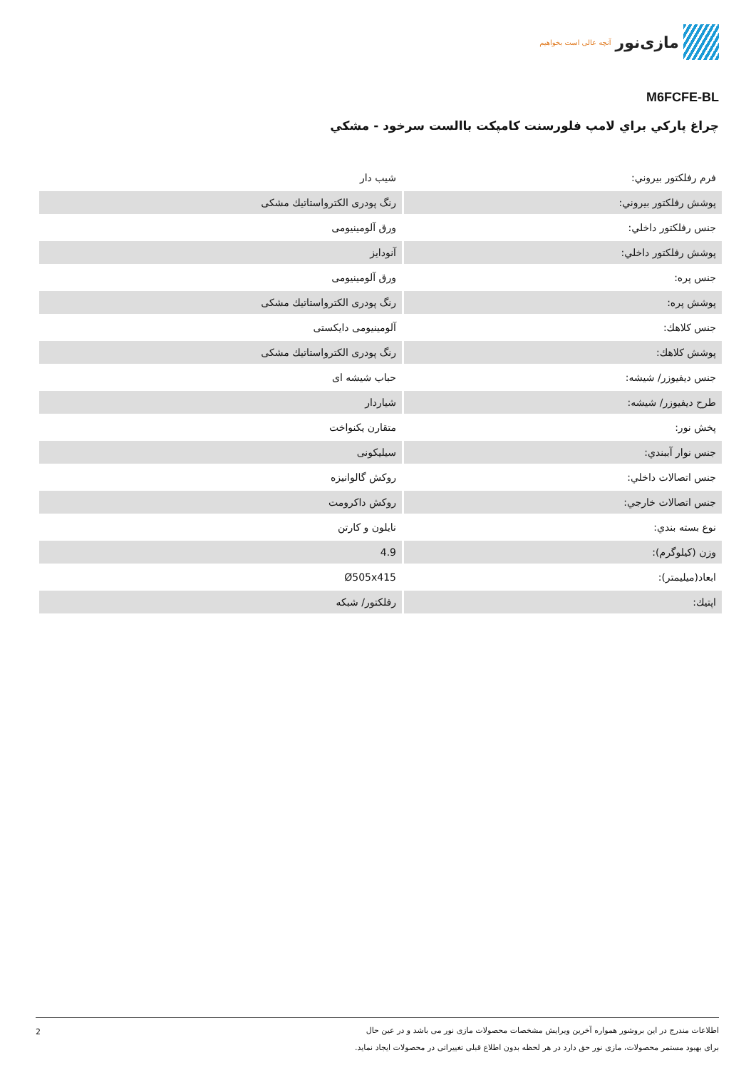مازی‌نور آنچه عالی است بخواهیم
M6FCFE-BL
چراغ پارکي براي لامپ فلورسنت کامپکت باالست سرخود - مشکي
| فرم رفلکتور بيروني: | شيب دار |
| پوشش رفلکتور بيروني: | رنگ پودری الکترواستاتيك مشکی |
| جنس رفلکتور داخلي: | ورق آلومينيومی |
| پوشش رفلکتور داخلي: | آنودايز |
| جنس پره: | ورق آلومينيومی |
| پوشش پره: | رنگ پودری الکترواستاتيك مشکی |
| جنس کلاهك: | آلومينيومی دايکستی |
| پوشش کلاهك: | رنگ پودری الکترواستاتيك مشکی |
| جنس ديفيوزر/ شيشه: | حباب شيشه ای |
| طرح ديفيوزر/ شيشه: | شياردار |
| پخش نور: | متقارن يکنواخت |
| جنس نوار آببندي: | سيليکونی |
| جنس اتصالات داخلي: | روکش گالوانيزه |
| جنس اتصالات خارجي: | روکش داکرومت |
| نوع بسته بندي: | نايلون و کارتن |
| وزن (کيلوگرم): | 4.9 |
| ابعاد(ميليمتر): | Ø505x415 |
| اپتيك: | رفلکتور/ شبکه |
2 اطلاعات مندرج در اين بروشور همواره آخرين ويرايش مشخصات محصولات مازی نور می باشد و در عين حال
برای بهبود مستمر محصولات، مازی نور حق دارد در هر لحظه بدون اطلاع قبلی تغييراتی در محصولات ايجاد نمايد.